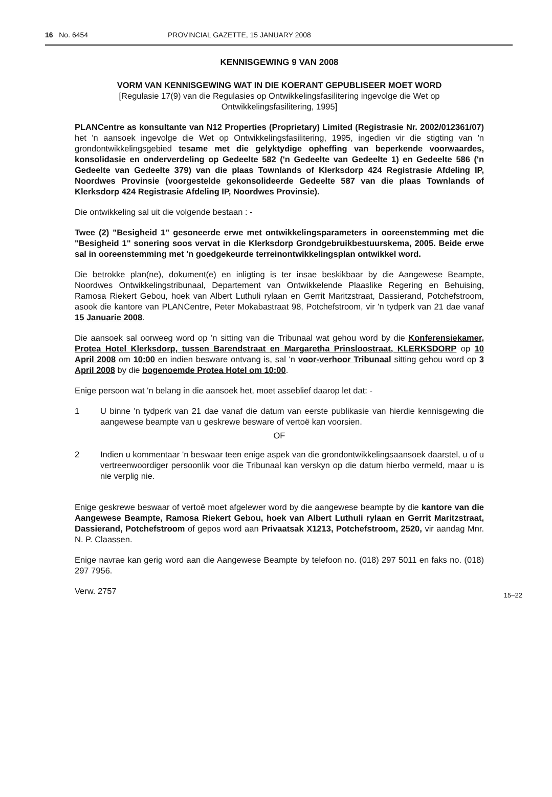16 No. 6454 PROVINCIAL GAZETTE, 15 JANUARY 2008
KENNISGEWING 9 VAN 2008
VORM VAN KENNISGEWING WAT IN DIE KOERANT GEPUBLISEER MOET WORD
[Regulasie 17(9) van die Regulasies op Ontwikkelingsfasilitering ingevolge die Wet op Ontwikkelingsfasilitering, 1995]
PLANCentre as konsultante van N12 Properties (Proprietary) Limited (Registrasie Nr. 2002/012361/07) het 'n aansoek ingevolge die Wet op Ontwikkelingsfasilitering, 1995, ingedien vir die stigting van 'n grondontwikkelingsgebied tesame met die gelyktydige opheffing van beperkende voorwaardes, konsolidasie en onderverdeling op Gedeelte 582 ('n Gedeelte van Gedeelte 1) en Gedeelte 586 ('n Gedeelte van Gedeelte 379) van die plaas Townlands of Klerksdorp 424 Registrasie Afdeling IP, Noordwes Provinsie (voorgestelde gekonsolideerde Gedeelte 587 van die plaas Townlands of Klerksdorp 424 Registrasie Afdeling IP, Noordwes Provinsie).
Die ontwikkeling sal uit die volgende bestaan : -
Twee (2) "Besigheid 1" gesoneerde erwe met ontwikkelingsparameters in ooreenstemming met die "Besigheid 1" sonering soos vervat in die Klerksdorp Grondgebruikbestuurskema, 2005. Beide erwe sal in ooreenstemming met 'n goedgekeurde terreinontwikkelingsplan ontwikkel word.
Die betrokke plan(ne), dokument(e) en inligting is ter insae beskikbaar by die Aangewese Beampte, Noordwes Ontwikkelingstribunaal, Departement van Ontwikkelende Plaaslike Regering en Behuising, Ramosa Riekert Gebou, hoek van Albert Luthuli rylaan en Gerrit Maritzstraat, Dassierand, Potchefstroom, asook die kantore van PLANCentre, Peter Mokabastraat 98, Potchefstroom, vir 'n tydperk van 21 dae vanaf 15 Januarie 2008.
Die aansoek sal oorweeg word op 'n sitting van die Tribunaal wat gehou word by die Konferensiekamer, Protea Hotel Klerksdorp, tussen Barendstraat en Margaretha Prinsloostraat, KLERKSDORP op 10 April 2008 om 10:00 en indien besware ontvang is, sal 'n voor-verhoor Tribunaal sitting gehou word op 3 April 2008 by die bogenoemde Protea Hotel om 10:00.
Enige persoon wat 'n belang in die aansoek het, moet asseblief daarop let dat: -
1 U binne 'n tydperk van 21 dae vanaf die datum van eerste publikasie van hierdie kennisgewing die aangewese beampte van u geskrewe besware of vertoë kan voorsien.
OF
2 Indien u kommentaar 'n beswaar teen enige aspek van die grondontwikkelingsaansoek daarstel, u of u vertreenwoordiger persoonlik voor die Tribunaal kan verskyn op die datum hierbo vermeld, maar u is nie verplig nie.
Enige geskrewe beswaar of vertoë moet afgelewer word by die aangewese beampte by die kantore van die Aangewese Beampte, Ramosa Riekert Gebou, hoek van Albert Luthuli rylaan en Gerrit Maritzstraat, Dassierand, Potchefstroom of gepos word aan Privaatsak X1213, Potchefstroom, 2520, vir aandag Mnr. N. P. Claassen.
Enige navrae kan gerig word aan die Aangewese Beampte by telefoon no. (018) 297 5011 en faks no. (018) 297 7956.
Verw. 2757 15–22